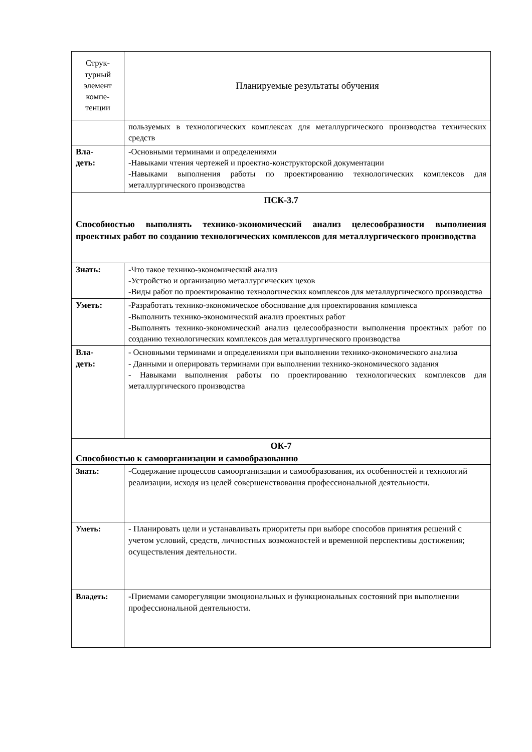| Струк- турный элемент компе- тенции | Планируемые результаты обучения |
| | пользуемых в технологических комплексах для металлургического производства технических средств |
| Вла- деть: | -Основными терминами и определениями -Навыками чтения чертежей и проектно-конструкторской документации -Навыками выполнения работы по проектированию технологических комплексов для металлургического производства |
| ПСК-3.7 Способностью выполнять технико-экономический анализ целесообразности выполнения проектных работ по созданию технологических комплексов для металлургического производства | |
| Знать: | -Что такое технико-экономический анализ -Устройство и организацию металлургических цехов -Виды работ по проектированию технологических комплексов для металлургического производства |
| Уметь: | -Разработать технико-экономическое обоснование для проектирования комплекса -Выполнить технико-экономический анализ проектных работ -Выполнять технико-экономический анализ целесообразности выполнения проектных работ по созданию технологических комплексов для металлургического производства |
| Вла- деть: | - Основными терминами и определениями при выполнении технико-экономического анализа - Данными и оперировать терминами при выполнении технико-экономического задания - Навыками выполнения работы по проектированию технологических комплексов для металлургического производства |
| ОК-7 Способностью к самоорганизации и самообразованию | |
| Знать: | -Содержание процессов самоорганизации и самообразования, их особенностей и технологий реализации, исходя из целей совершенствования профессиональной деятельности. |
| Уметь: | - Планировать цели и устанавливать приоритеты при выборе способов принятия решений с учетом условий, средств, личностных возможностей и временной перспективы достижения; осуществления деятельности. |
| Владеть: | -Приемами саморегуляции эмоциональных и функциональных состояний при выполнении профессиональной деятельности. |